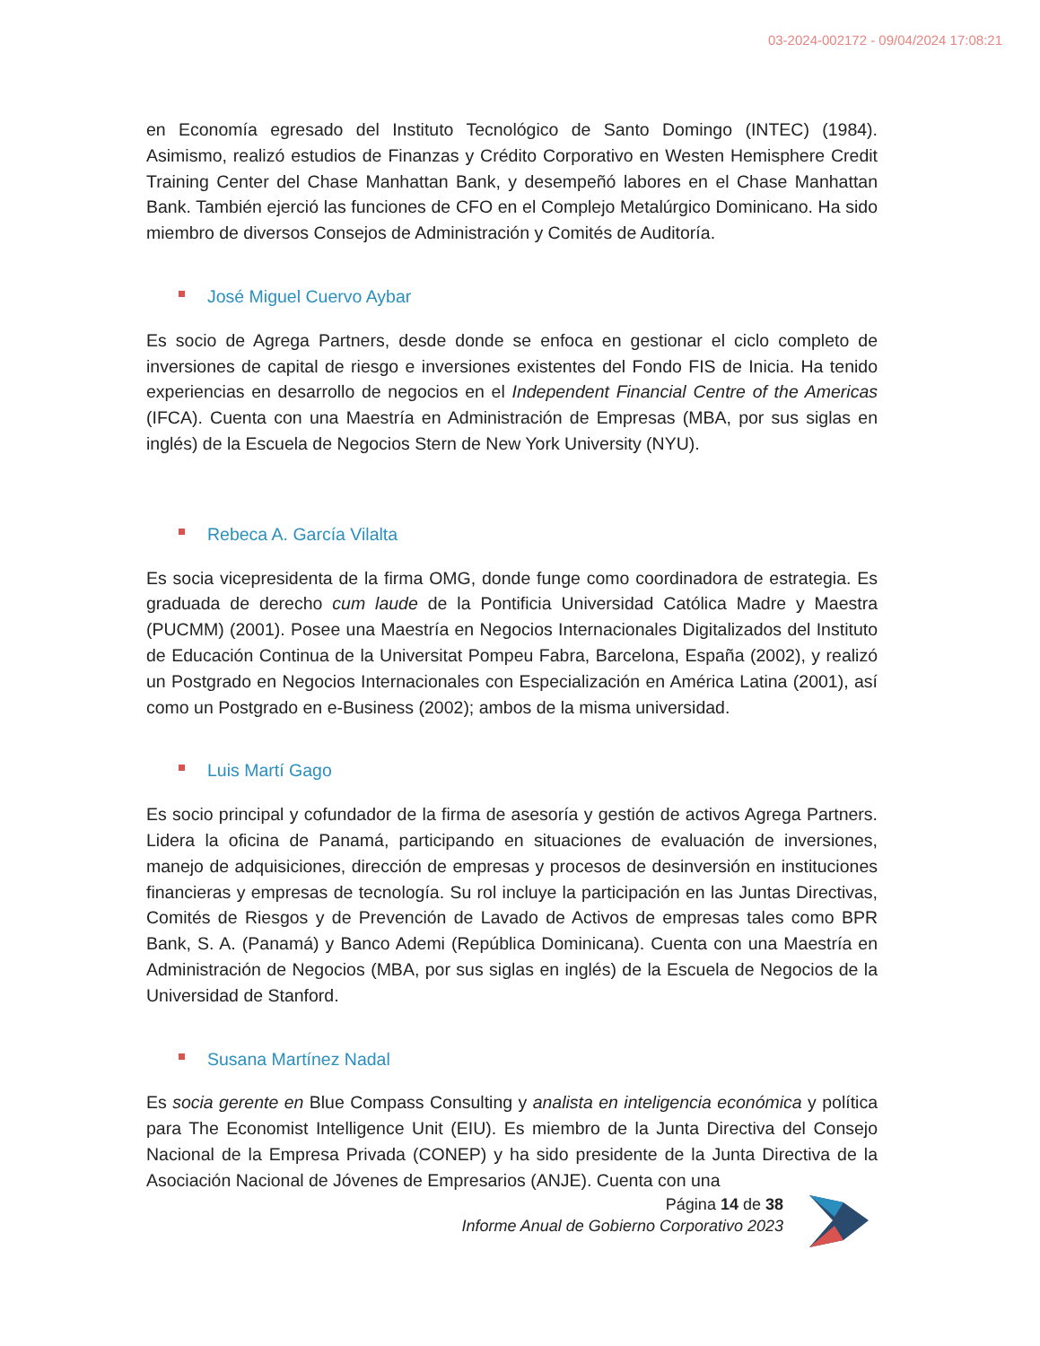03-2024-002172 - 09/04/2024 17:08:21
en Economía egresado del Instituto Tecnológico de Santo Domingo (INTEC) (1984). Asimismo, realizó estudios de Finanzas y Crédito Corporativo en Westen Hemisphere Credit Training Center del Chase Manhattan Bank, y desempeñó labores en el Chase Manhattan Bank. También ejerció las funciones de CFO en el Complejo Metalúrgico Dominicano. Ha sido miembro de diversos Consejos de Administración y Comités de Auditoría.
José Miguel Cuervo Aybar
Es socio de Agrega Partners, desde donde se enfoca en gestionar el ciclo completo de inversiones de capital de riesgo e inversiones existentes del Fondo FIS de Inicia. Ha tenido experiencias en desarrollo de negocios en el Independent Financial Centre of the Americas (IFCA). Cuenta con una Maestría en Administración de Empresas (MBA, por sus siglas en inglés) de la Escuela de Negocios Stern de New York University (NYU).
Rebeca A. García Vilalta
Es socia vicepresidenta de la firma OMG, donde funge como coordinadora de estrategia. Es graduada de derecho cum laude de la Pontificia Universidad Católica Madre y Maestra (PUCMM) (2001). Posee una Maestría en Negocios Internacionales Digitalizados del Instituto de Educación Continua de la Universitat Pompeu Fabra, Barcelona, España (2002), y realizó un Postgrado en Negocios Internacionales con Especialización en América Latina (2001), así como un Postgrado en e-Business (2002); ambos de la misma universidad.
Luis Martí Gago
Es socio principal y cofundador de la firma de asesoría y gestión de activos Agrega Partners. Lidera la oficina de Panamá, participando en situaciones de evaluación de inversiones, manejo de adquisiciones, dirección de empresas y procesos de desinversión en instituciones financieras y empresas de tecnología. Su rol incluye la participación en las Juntas Directivas, Comités de Riesgos y de Prevención de Lavado de Activos de empresas tales como BPR Bank, S. A. (Panamá) y Banco Ademi (República Dominicana). Cuenta con una Maestría en Administración de Negocios (MBA, por sus siglas en inglés) de la Escuela de Negocios de la Universidad de Stanford.
Susana Martínez Nadal
Es socia gerente en Blue Compass Consulting y analista en inteligencia económica y política para The Economist Intelligence Unit (EIU). Es miembro de la Junta Directiva del Consejo Nacional de la Empresa Privada (CONEP) y ha sido presidente de la Junta Directiva de la Asociación Nacional de Jóvenes de Empresarios (ANJE). Cuenta con una
Página 14 de 38
Informe Anual de Gobierno Corporativo 2023